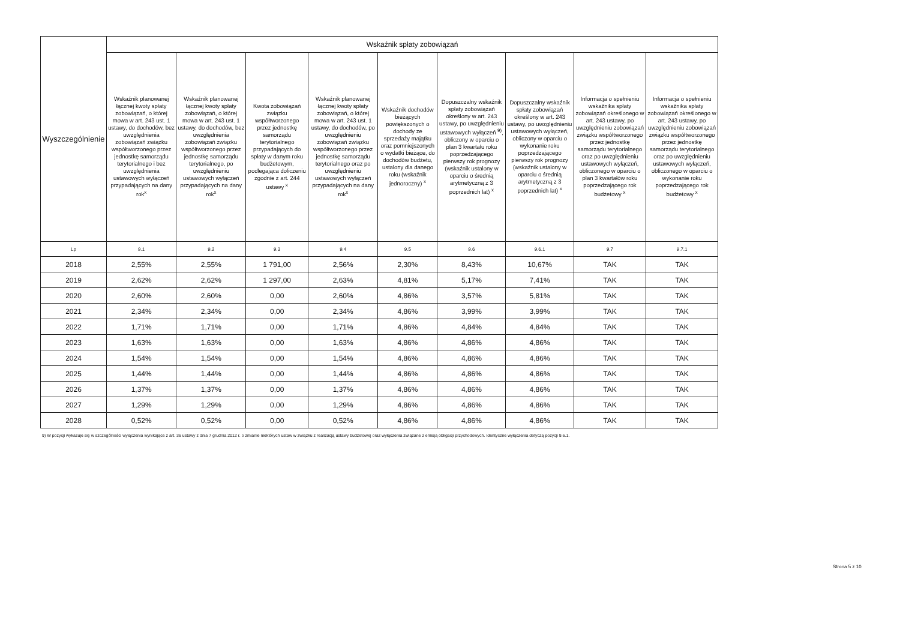| Wyszczególnienie | Wskaźnik spłaty zobowiązań | | | | | | | | |
| --- | --- | --- | --- | --- | --- | --- | --- | --- | --- |
| | Wskaźnik planowanej łącznej kwoty spłaty zobowiązań, o której mowa w art. 243 ust. 1 ustawy, do dochodów, bez uwzględnienia zobowiązań związku współtworzonego przez jednostkę samorządu terytorialnego i bez uwzględnienia ustawowych wyłączeń przypadających na dany rok<sup>x</sup> | Wskaźnik planowanej łącznej kwoty spłaty zobowiązań, o której mowa w art. 243 ust. 1 ustawy, do dochodów, bez uwzględnienia zobowiązań związku współtworzonego przez jednostkę samorządu terytorialnego, po uwzględnieniu ustawowych wyłączeń przypadających na dany rok<sup>x</sup> | Kwota zobowiązań związku współtworzonego przez jednostkę samorządu terytorialnego przypadających do spłaty w danym roku budżetowym, podlegająca doliczeniu zgodnie z art. 244 ustawy <sup>x</sup> | Wskaźnik planowanej łącznej kwoty spłaty zobowiązań, o której mowa w art. 243 ust. 1 ustawy, do dochodów, po uwzględnieniu zobowiązań związku współtworzonego przez jednostkę samorządu terytorialnego oraz po uwzględnieniu ustawowych wyłączeń przypadających na dany rok<sup>x</sup> | Wskaźnik dochodów bieżących powiększonych o dochody ze sprzedaży majątku oraz pomniejszonych o wydatki bieżące, do dochodów budżetu, ustalony dla danego roku (wskaźnik jednoroczny) <sup>x</sup> | Dopuszczalny wskaźnik spłaty zobowiązań określony w art. 243 ustawy, po uwzględnieniu ustawowych wyłączeń <sup>9)</sup>, obliczony w oparciu o plan 3 kwartału roku poprzedzającego pierwszy rok prognozy (wskaźnik ustalony w oparciu o średnią arytmetyczną z 3 poprzednich lat) <sup>x</sup> | Dopuszczalny wskaźnik spłaty zobowiązań określony w art. 243 ustawy, po uwzględnieniu ustawowych wyłączeń, obliczony w oparciu o wykonanie roku poprzedzającego pierwszy rok prognozy (wskaźnik ustalony w oparciu o średnią arytmetyczną z 3 poprzednich lat) <sup>x</sup> | Informacja o spełnieniu wskaźnika spłaty zobowiązań określonego w art. 243 ustawy, po uwzględnieniu zobowiązań związku współtworzonego przez jednostkę samorządu terytorialnego oraz po uwzględnieniu ustawowych wyłączeń, obliczonego w oparciu o plan 3 kwartałów roku poprzedzającego rok budżetowy <sup>x</sup> | Informacja o spełnieniu wskaźnika spłaty zobowiązań określonego w art. 243 ustawy, po uwzględnieniu zobowiązań związku współtworzonego przez jednostkę samorządu terytorialnego oraz po uwzględnieniu ustawowych wyłączeń, obliczonego w oparciu o wykonanie roku poprzedzającego rok budżetowy <sup>x</sup> |
| Lp | 9.1 | 9.2 | 9.3 | 9.4 | 9.5 | 9.6 | 9.6.1 | 9.7 | 9.7.1 |
| 2018 | 2,55% | 2,55% | 1 791,00 | 2,56% | 2,30% | 8,43% | 10,67% | TAK | TAK |
| 2019 | 2,62% | 2,62% | 1 297,00 | 2,63% | 4,81% | 5,17% | 7,41% | TAK | TAK |
| 2020 | 2,60% | 2,60% | 0,00 | 2,60% | 4,86% | 3,57% | 5,81% | TAK | TAK |
| 2021 | 2,34% | 2,34% | 0,00 | 2,34% | 4,86% | 3,99% | 3,99% | TAK | TAK |
| 2022 | 1,71% | 1,71% | 0,00 | 1,71% | 4,86% | 4,84% | 4,84% | TAK | TAK |
| 2023 | 1,63% | 1,63% | 0,00 | 1,63% | 4,86% | 4,86% | 4,86% | TAK | TAK |
| 2024 | 1,54% | 1,54% | 0,00 | 1,54% | 4,86% | 4,86% | 4,86% | TAK | TAK |
| 2025 | 1,44% | 1,44% | 0,00 | 1,44% | 4,86% | 4,86% | 4,86% | TAK | TAK |
| 2026 | 1,37% | 1,37% | 0,00 | 1,37% | 4,86% | 4,86% | 4,86% | TAK | TAK |
| 2027 | 1,29% | 1,29% | 0,00 | 1,29% | 4,86% | 4,86% | 4,86% | TAK | TAK |
| 2028 | 0,52% | 0,52% | 0,00 | 0,52% | 4,86% | 4,86% | 4,86% | TAK | TAK |
9) W pozycji wykazuje się w szczególności wyłączenia wynikające z art. 36 ustawy z dnia 7 grudnia 2012 r. o zmianie niektórych ustaw w związku z realizacją ustawy budżetowej oraz wyłączenia związane z emisją obligacji przychodowych. Identyczne wyłączenia dotyczą pozycji 9.6.1.
Strona 5 z 10